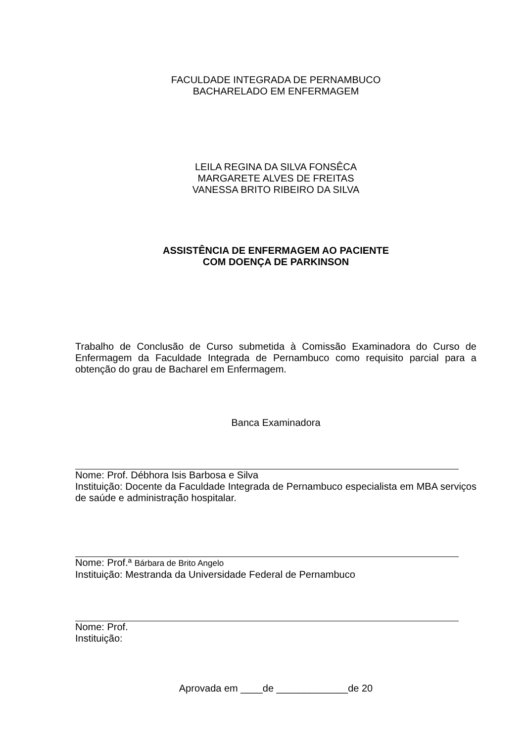FACULDADE INTEGRADA DE PERNAMBUCO
BACHARELADO EM ENFERMAGEM
LEILA REGINA DA SILVA FONSÊCA
MARGARETE ALVES DE FREITAS
VANESSA BRITO RIBEIRO DA SILVA
ASSISTÊNCIA DE ENFERMAGEM AO PACIENTE
COM DOENÇA DE PARKINSON
Trabalho de Conclusão de Curso submetida à Comissão Examinadora do Curso de Enfermagem da Faculdade Integrada de Pernambuco como requisito parcial para a obtenção do grau de Bacharel em Enfermagem.
Banca Examinadora
Nome: Prof. Débhora Isis Barbosa e Silva
Instituição: Docente da Faculdade Integrada de Pernambuco especialista em MBA serviços de saúde e administração hospitalar.
Nome: Prof.ª Bárbara de Brito Angelo
Instituição: Mestranda da Universidade Federal de Pernambuco
Nome: Prof.
Instituição:
Aprovada em ____de _____________de 20